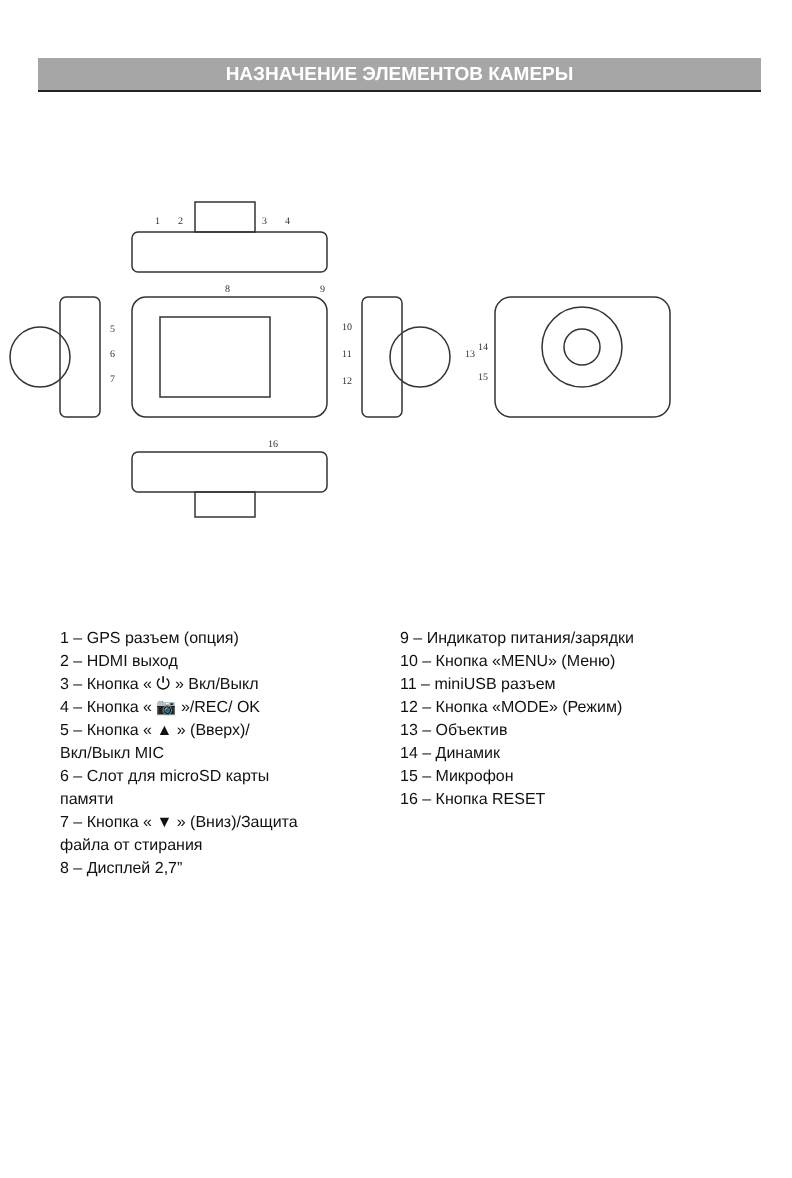НАЗНАЧЕНИЕ ЭЛЕМЕНТОВ КАМЕРЫ
1
2
3
4
5
6
7
8
9
10
11
12
13
14
15
16
1 – GPS разъем (опция)
2 – HDMI выход
3 – Кнопка « ⏻ » Вкл/Выкл
4 – Кнопка « 📷 »/REC/ OK
5 – Кнопка « ▲ » (Вверх)/
Вкл/Выкл MIC
6 – Слот для microSD карты
памяти
7 – Кнопка « ▼ » (Вниз)/Защита
файла от стирания
8 – Дисплей 2,7”
9 – Индикатор питания/зарядки
10 – Кнопка «MENU» (Меню)
11 – miniUSB разъем
12 – Кнопка «MODE» (Режим)
13 – Объектив
14 – Динамик
15 – Микрофон
16 – Кнопка RESET